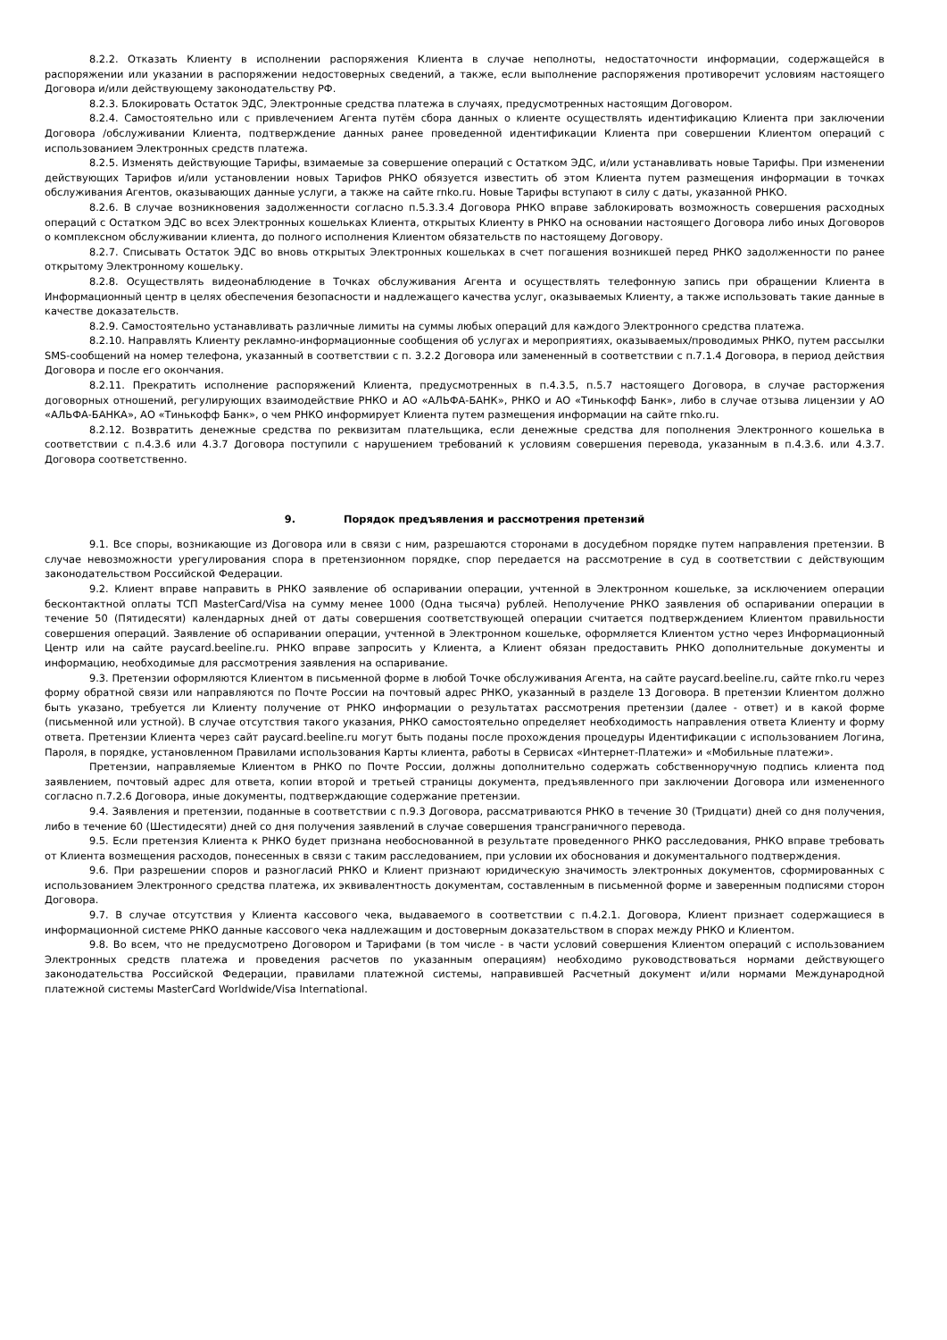8.2.2. Отказать Клиенту в исполнении распоряжения Клиента в случае неполноты, недостаточности информации, содержащейся в распоряжении или указании в распоряжении недостоверных сведений, а также, если выполнение распоряжения противоречит условиям настоящего Договора и/или действующему законодательству РФ.
8.2.3. Блокировать Остаток ЭДС, Электронные средства платежа в случаях, предусмотренных настоящим Договором.
8.2.4. Самостоятельно или с привлечением Агента путём сбора данных о клиенте осуществлять идентификацию Клиента при заключении Договора /обслуживании Клиента, подтверждение данных ранее проведенной идентификации Клиента при совершении Клиентом операций с использованием Электронных средств платежа.
8.2.5. Изменять действующие Тарифы, взимаемые за совершение операций с Остатком ЭДС, и/или устанавливать новые Тарифы. При изменении действующих Тарифов и/или установлении новых Тарифов РНКО обязуется известить об этом Клиента путем размещения информации в точках обслуживания Агентов, оказывающих данные услуги, а также на сайте rnko.ru. Новые Тарифы вступают в силу с даты, указанной РНКО.
8.2.6. В случае возникновения задолженности согласно п.5.3.3.4 Договора РНКО вправе заблокировать возможность совершения расходных операций с Остатком ЭДС во всех Электронных кошельках Клиента, открытых Клиенту в РНКО на основании настоящего Договора либо иных Договоров о комплексном обслуживании клиента, до полного исполнения Клиентом обязательств по настоящему Договору.
8.2.7. Списывать Остаток ЭДС во вновь открытых Электронных кошельках в счет погашения возникшей перед РНКО задолженности по ранее открытому Электронному кошельку.
8.2.8. Осуществлять видеонаблюдение в Точках обслуживания Агента и осуществлять телефонную запись при обращении Клиента в Информационный центр в целях обеспечения безопасности и надлежащего качества услуг, оказываемых Клиенту, а также использовать такие данные в качестве доказательств.
8.2.9. Самостоятельно устанавливать различные лимиты на суммы любых операций для каждого Электронного средства платежа.
8.2.10. Направлять Клиенту рекламно-информационные сообщения об услугах и мероприятиях, оказываемых/проводимых РНКО, путем рассылки SMS-сообщений на номер телефона, указанный в соответствии с п. 3.2.2 Договора или замененный в соответствии с п.7.1.4 Договора, в период действия Договора и после его окончания.
8.2.11. Прекратить исполнение распоряжений Клиента, предусмотренных в п.4.3.5, п.5.7 настоящего Договора, в случае расторжения договорных отношений, регулирующих взаимодействие РНКО и АО «АЛЬФА-БАНК», РНКО и АО «Тинькофф Банк», либо в случае отзыва лицензии у АО «АЛЬФА-БАНКА», АО «Тинькофф Банк», о чем РНКО информирует Клиента путем размещения информации на сайте rnko.ru.
8.2.12. Возвратить денежные средства по реквизитам плательщика, если денежные средства для пополнения Электронного кошелька в соответствии с п.4.3.6 или 4.3.7 Договора поступили с нарушением требований к условиям совершения перевода, указанным в п.4.3.6. или 4.3.7. Договора соответственно.
9. Порядок предъявления и рассмотрения претензий
9.1. Все споры, возникающие из Договора или в связи с ним, разрешаются сторонами в досудебном порядке путем направления претензии. В случае невозможности урегулирования спора в претензионном порядке, спор передается на рассмотрение в суд в соответствии с действующим законодательством Российской Федерации.
9.2. Клиент вправе направить в РНКО заявление об оспаривании операции, учтенной в Электронном кошельке, за исключением операции бесконтактной оплаты ТСП MasterCard/Visa на сумму менее 1000 (Одна тысяча) рублей. Неполучение РНКО заявления об оспаривании операции в течение 50 (Пятидесяти) календарных дней от даты совершения соответствующей операции считается подтверждением Клиентом правильности совершения операций. Заявление об оспаривании операции, учтенной в Электронном кошельке, оформляется Клиентом устно через Информационный Центр или на сайте paycard.beeline.ru. РНКО вправе запросить у Клиента, а Клиент обязан предоставить РНКО дополнительные документы и информацию, необходимые для рассмотрения заявления на оспаривание.
9.3. Претензии оформляются Клиентом в письменной форме в любой Точке обслуживания Агента, на сайте paycard.beeline.ru, сайте rnko.ru через форму обратной связи или направляются по Почте России на почтовый адрес РНКО, указанный в разделе 13 Договора. В претензии Клиентом должно быть указано, требуется ли Клиенту получение от РНКО информации о результатах рассмотрения претензии (далее - ответ) и в какой форме (письменной или устной). В случае отсутствия такого указания, РНКО самостоятельно определяет необходимость направления ответа Клиенту и форму ответа. Претензии Клиента через сайт paycard.beeline.ru могут быть поданы после прохождения процедуры Идентификации с использованием Логина, Пароля, в порядке, установленном Правилами использования Карты клиента, работы в Сервисах «Интернет-Платежи» и «Мобильные платежи».
Претензии, направляемые Клиентом в РНКО по Почте России, должны дополнительно содержать собственноручную подпись клиента под заявлением, почтовый адрес для ответа, копии второй и третьей страницы документа, предъявленного при заключении Договора или измененного согласно п.7.2.6 Договора, иные документы, подтверждающие содержание претензии.
9.4. Заявления и претензии, поданные в соответствии с п.9.3 Договора, рассматриваются РНКО в течение 30 (Тридцати) дней со дня получения, либо в течение 60 (Шестидесяти) дней со дня получения заявлений в случае совершения трансграничного перевода.
9.5. Если претензия Клиента к РНКО будет признана необоснованной в результате проведенного РНКО расследования, РНКО вправе требовать от Клиента возмещения расходов, понесенных в связи с таким расследованием, при условии их обоснования и документального подтверждения.
9.6. При разрешении споров и разногласий РНКО и Клиент признают юридическую значимость электронных документов, сформированных с использованием Электронного средства платежа, их эквивалентность документам, составленным в письменной форме и заверенным подписями сторон Договора.
9.7. В случае отсутствия у Клиента кассового чека, выдаваемого в соответствии с п.4.2.1. Договора, Клиент признает содержащиеся в информационной системе РНКО данные кассового чека надлежащим и достоверным доказательством в спорах между РНКО и Клиентом.
9.8. Во всем, что не предусмотрено Договором и Тарифами (в том числе - в части условий совершения Клиентом операций с использованием Электронных средств платежа и проведения расчетов по указанным операциям) необходимо руководствоваться нормами действующего законодательства Российской Федерации, правилами платежной системы, направившей Расчетный документ и/или нормами Международной платежной системы MasterCard Worldwide/Visa International.